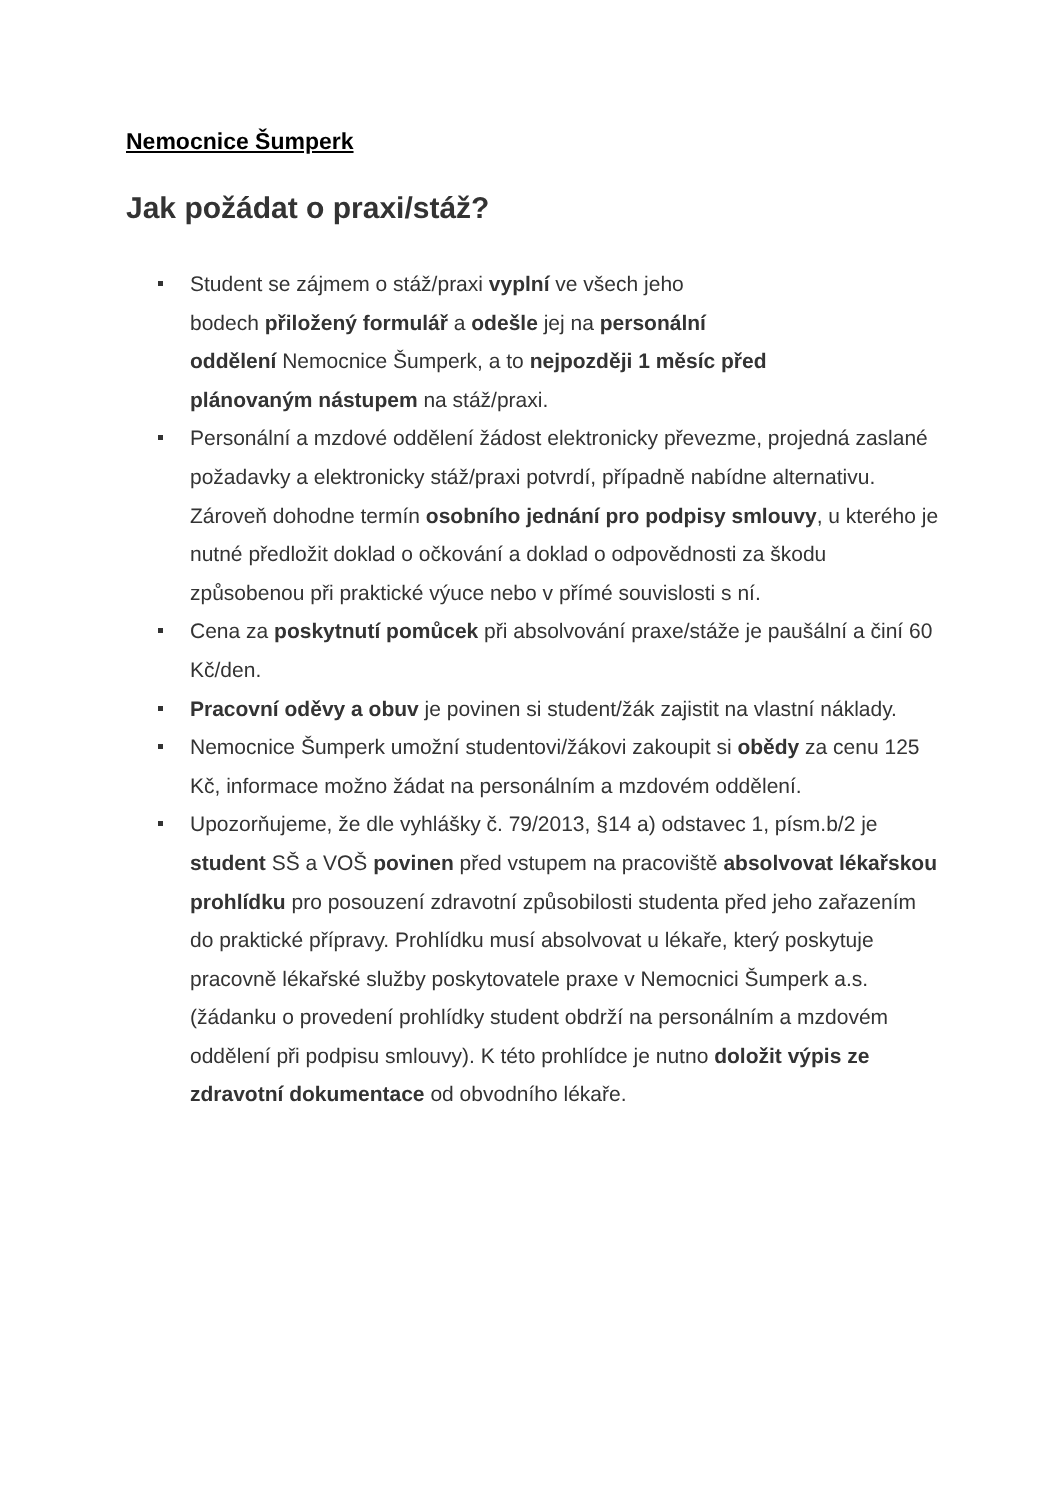Nemocnice Šumperk
Jak požádat o praxi/stáž?
Student se zájmem o stáž/praxi vyplní ve všech jeho
bodech přiložený formulář a odešle jej na personální
oddělení Nemocnice Šumperk, a to nejpozději 1 měsíc před
plánovaným nástupem na stáž/praxi.
Personální a mzdové oddělení žádost elektronicky převezme, projedná zaslané požadavky a elektronicky stáž/praxi potvrdí, případně nabídne alternativu. Zároveň dohodne termín osobního jednání pro podpisy smlouvy, u kterého je nutné předložit doklad o očkování a doklad o odpovědnosti za škodu způsobenou při praktické výuce nebo v přímé souvislosti s ní.
Cena za poskytnutí pomůcek při absolvování praxe/stáže je paušální a činí 60 Kč/den.
Pracovní oděvy a obuv je povinen si student/žák zajistit na vlastní náklady.
Nemocnice Šumperk umožní studentovi/žákovi zakoupit si obědy za cenu 125 Kč, informace možno žádat na personálním a mzdovém oddělení.
Upozorňujeme, že dle vyhlášky č. 79/2013, §14 a) odstavec 1, písm.b/2 je student SŠ a VOŠ povinen před vstupem na pracoviště absolvovat lékařskou prohlídku pro posouzení zdravotní způsobilosti studenta před jeho zařazením do praktické přípravy. Prohlídku musí absolvovat u lékaře, který poskytuje pracovně lékařské služby poskytovatele praxe v Nemocnici Šumperk a.s. (žádanku o provedení prohlídky student obdrží na personálním a mzdovém oddělení při podpisu smlouvy). K této prohlídce je nutno doložit výpis ze zdravotní dokumentace od obvodního lékaře.